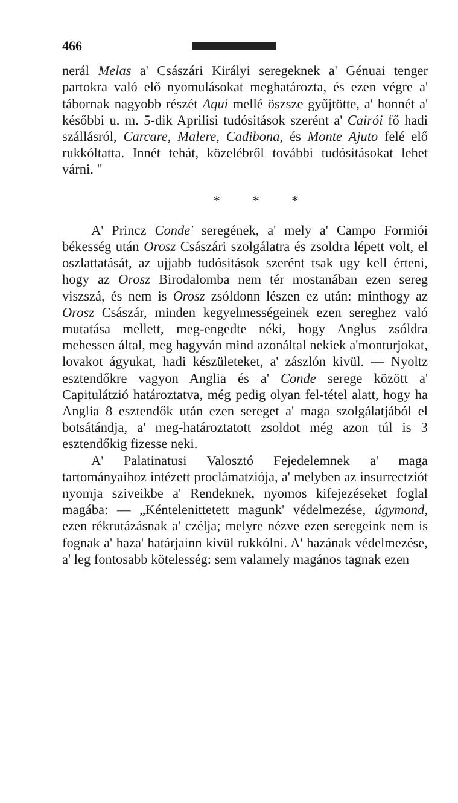466
nerál Melas a' Császári Királyi seregeknek a' Génuai tenger partokra való elő nyomulásokat meghatározta, és ezen végre a' tábornak nagyobb részét Aqui mellé öszsze gyűjtötte, a' honnét a' későbbi u. m. 5-dik Aprilisi tudósitások szerént a' Cairói fő hadi szállásról, Carcare, Malere, Cadibona, és Monte Ajuto felé elő rukkóltatta. Innét tehát, közelébről további tudósitásokat lehet várni. "
* * *
A' Princz Conde' seregének, a' mely a' Campo Formiói békesség után Orosz Császári szolgálatra és zsoldra lépett volt, el oszlattatását, az ujjabb tudósitások szerént tsak ugy kell érteni, hogy az Orosz Birodalomba nem tér mostanában ezen sereg viszszá, és nem is Orosz zsóldonn lészen ez után: minthogy az Orosz Császár, minden kegyelmességeinek ezen sereghez való mutatása mellett, meg-engedte néki, hogy Anglus zsóldra mehessen által, meg hagyván mind azonáltal nekiek a'monturjokat, lovakot ágyukat, hadi készületeket, a' zászlón kivül. — Nyoltz esztendőkre vagyon Anglia és a' Conde serege között a' Capitulátzió határoztatva, még pedig olyan fel-tétel alatt, hogy ha Anglia 8 esztendők után ezen sereget a' maga szolgálatjából el botsátándja, a' meg-határoztatott zsoldot még azon túl is 3 esztendőkig fizesse neki.
A' Palatinatusi Valosztó Fejedelemnek a' maga tartományaihoz intézett proclámatziója, a' melyben az insurrectziót nyomja sziveikbe a' Rendeknek, nyomos kifejezéseket foglal magába: — „Kéntelenittetett magunk' védelmezése, úgymond, ezen rékrutázásnak a' czélja; melyre nézve ezen seregeink nem is fognak a' haza' határjainn kivül rukkólni. A' hazának védelmezése, a' leg fontosabb kötelesség: sem valamely magános tagnak ezen